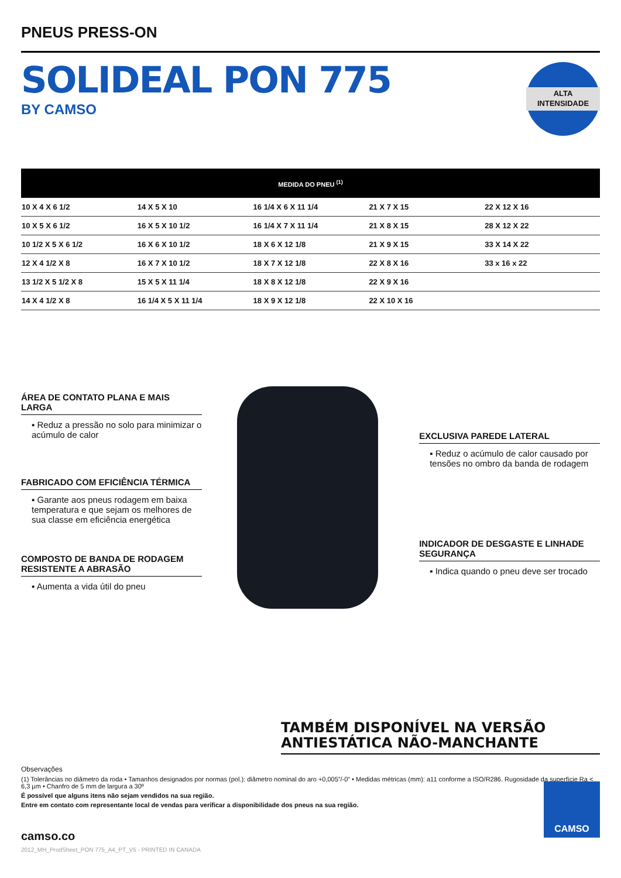PNEUS PRESS-ON
SOLIDEAL PON 775
BY CAMSO
ALTA
INTENSIDADE
| MEDIDA DO PNEU <sup>(1)</sup> | | | | |
| --- | --- | --- | --- | --- |
| 10 X 4 X 6 1/2 | 14 X 5 X 10 | 16 1/4 X 6 X 11 1/4 | 21 X 7 X 15 | 22 X 12 X 16 |
| 10 X 5 X 6 1/2 | 16 X 5 X 10 1/2 | 16 1/4 X 7 X 11 1/4 | 21 X 8 X 15 | 28 X 12 X 22 |
| 10 1/2 X 5 X 6 1/2 | 16 X 6 X 10 1/2 | 18 X 6 X 12 1/8 | 21 X 9 X 15 | 33 X 14 X 22 |
| 12 X 4 1/2 X 8 | 16 X 7 X 10 1/2 | 18 X 7 X 12 1/8 | 22 X 8 X 16 | 33 x 16 x 22 |
| 13 1/2 X 5 1/2 X 8 | 15 X 5 X 11 1/4 | 18 X 8 X 12 1/8 | 22 X 9 X 16 | |
| 14 X 4 1/2 X 8 | 16 1/4 X 5 X 11 1/4 | 18 X 9 X 12 1/8 | 22 X 10 X 16 | |
ÁREA DE CONTATO PLANA E MAIS LARGA
▪ Reduz a pressão no solo para minimizar o acúmulo de calor
FABRICADO COM EFICIÊNCIA TÉRMICA
▪ Garante aos pneus rodagem em baixa temperatura e que sejam os melhores de sua classe em eficiência energética
COMPOSTO DE BANDA DE RODAGEM RESISTENTE A ABRASÃO
▪ Aumenta a vida útil do pneu
EXCLUSIVA PAREDE LATERAL
▪ Reduz o acúmulo de calor causado por tensões no ombro da banda de rodagem
INDICADOR DE DESGASTE E LINHADE SEGURANÇA
▪ Indica quando o pneu deve ser trocado
TAMBÉM DISPONÍVEL NA VERSÃO
ANTIESTÁTICA NÃO-MANCHANTE
Observações
(1) Tolerâncias no diâmetro da roda • Tamanhos designados por normas (pol.): diâmetro nominal do aro +0,005”/-0” • Medidas métricas (mm): a11 conforme a ISO/R286. Rugosidade da superfície Ra < 6,3 µm • Chanfro de 5 mm de largura a 30º
É possível que alguns itens não sejam vendidos na sua região.
Entre em contato com representante local de vendas para verificar a disponibilidade dos pneus na sua região.
camso.co
2012_MH_ProdSheet_PON 775_A4_PT_V5 - PRINTED IN CANADA
CAMSO